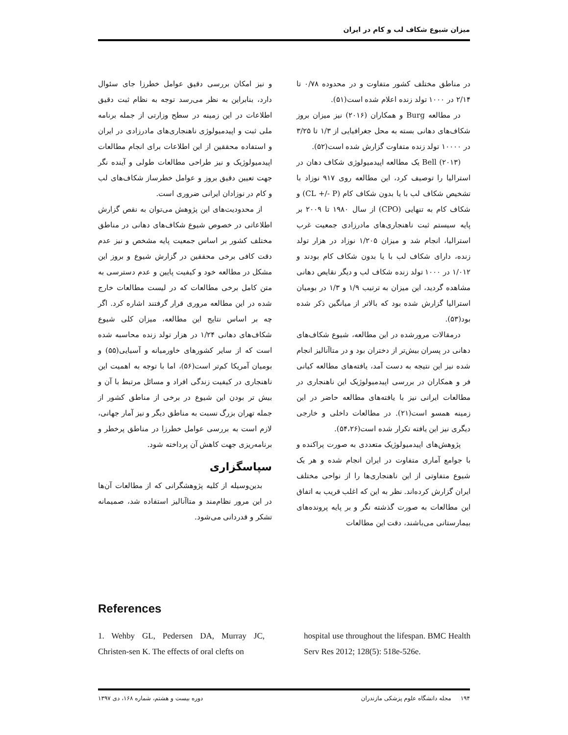میزان شیوع شکاف لب و کام در ایران
در مناطق مختلف کشور متفاوت و در محدوده ۰/۷۸ تا ۲/۱۴ در ۱۰۰۰ تولد زنده اعلام شده است(۵۱).
در مطالعه Burg و همکاران (۲۰۱۶) نیز میزان بروز شکاف‌های دهانی بسته به محل جغرافیایی از ۱/۳ تا ۳/۲۵ در ۱۰۰۰۰ تولد زنده متفاوت گزارش شده است(۵۲).
Bell (۲۰۱۳) یک مطالعه اپیدمیولوژی شکاف دهان در استرالیا را توصیف کرد، این مطالعه روی ۹۱۷ نوزاد با تشخیص شکاف لب با یا بدون شکاف کام (CL +/- P) و شکاف کام به تنهایی (CPO) از سال ۱۹۸۰ تا ۲۰۰۹ بر پایه سیستم ثبت ناهنجاری‌های مادرزادی جمعیت غرب استرالیا، انجام شد و میزان ۱/۲۰۵ نوزاد در هزار تولد زنده، دارای شکاف لب با یا بدون شکاف کام بودند و ۱/۰۱۲ در ۱۰۰۰ تولد زنده شکاف لب و دیگر نقایص دهانی مشاهده گردید، این میزان به ترتیب ۱/۹ و ۱/۳ در بومیان استرالیا گزارش شده بود که بالاتر از میانگین ذکر شده بود(۵۳).
درمقالات مرورشده در این مطالعه، شیوع شکاف‌های دهانی در پسران بیش‌تر از دختران بود و در متاآنالیز انجام شده نیز این نتیجه به دست آمد، یافته‌های مطالعه کیانی فر و همکاران در بررسی اپیدمیولوژیک این ناهنجاری در مطالعات ایرانی نیز با یافته‌های مطالعه حاضر در این زمینه همسو است(۲۱). در مطالعات داخلی و خارجی دیگری نیز این یافته تکرار شده است(۵۴،۲۶).
پژوهش‌های اپیدمیولوژیک متعددی به صورت پراکنده و با جوامع آماری متفاوت در ایران انجام شده و هر یک شیوع متفاوتی از این ناهنجاری‌ها را از نواحی مختلف ایران گزارش کرده‌اند. نظر به این که اغلب قریب به اتفاق این مطالعات به صورت گذشته نگر و بر پایه پرونده‌های بیمارستانی می‌باشند، دقت این مطالعات
و نیز امکان بررسی دقیق عوامل خطرزا جای سئوال دارد، بنابراین به نظر می‌رسد توجه به نظام ثبت دقیق اطلاعات در این زمینه در سطح وزارتی از جمله برنامه ملی ثبت و اپیدمیولوژی ناهنجاری‌های مادرزادی در ایران و استفاده محققین از این اطلاعات برای انجام مطالعات اپیدمیولوژیک و نیز طراحی مطالعات طولی و آینده نگر جهت تعیین دقیق بروز و عوامل خطرساز شکاف‌های لب و کام در نوزادان ایرانی ضروری است.
از محدودیت‌های این پژوهش می‌توان به نقص گزارش اطلاعاتی در خصوص شیوع شکاف‌های دهانی در مناطق مختلف کشور بر اساس جمعیت پایه مشخص و نیز عدم دقت کافی برخی محققین در گزارش شیوع و بروز این مشکل در مطالعه خود و کیفیت پایین و عدم دسترسی به متن کامل برخی مطالعات که در لیست مطالعات خارج شده در این مطالعه مروری قرار گرفتند اشاره کرد. اگر چه بر اساس نتایج این مطالعه، میزان کلی شیوع شکاف‌های دهانی ۱/۲۴ در هزار تولد زنده محاسبه شده است که از سایر کشورهای خاورمیانه و آسیایی(۵۵) و بومیان آمریکا کم‌تر است(۵۶)، اما با توجه به اهمیت این ناهنجاری در کیفیت زندگی افراد و مسائل مرتبط با آن و بیش تر بودن این شیوع در برخی از مناطق کشور از جمله تهران بزرگ نسبت به مناطق دیگر و نیز آمار جهانی، لازم است به بررسی عوامل خطرزا در مناطق پرخطر و برنامه‌ریزی جهت کاهش آن پرداخته شود.
سپاسگزاری
بدین‌وسیله از کلیه پژوهشگرانی که از مطالعات آن‌ها در این مرور نظام‌مند و متاآنالیز استفاده شد، صمیمانه تشکر و قدردانی می‌شود.
References
1. Wehby GL, Pedersen DA, Murray JC, Christen-sen K. The effects of oral clefts on
hospital use throughout the lifespan. BMC Health Serv Res 2012; 128(5): 518e-526e.
۱۹۴ مجله دانشگاه علوم پزشکی مازندران دوره بیست و هشتم، شماره ۱۶۸، دی ۱۳۹۷